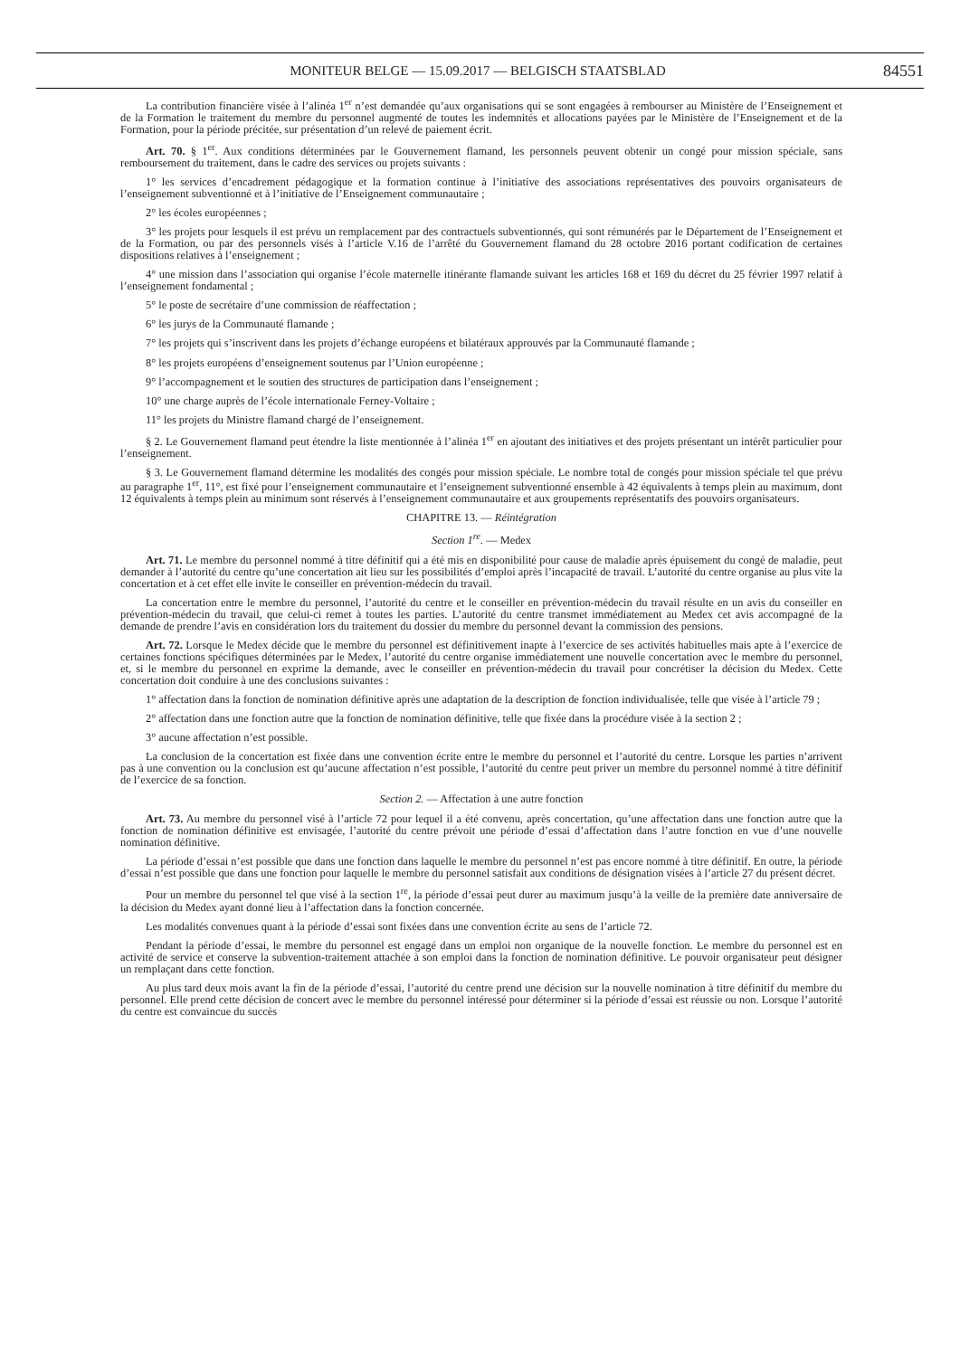MONITEUR BELGE — 15.09.2017 — BELGISCH STAATSBLAD 84551
La contribution financière visée à l’alinéa 1<sup>er</sup> n’est demandée qu’aux organisations qui se sont engagées à rembourser au Ministère de l’Enseignement et de la Formation le traitement du membre du personnel augmenté de toutes les indemnités et allocations payées par le Ministère de l’Enseignement et de la Formation, pour la période précitée, sur présentation d’un relevé de paiement écrit.
Art. 70. § 1<sup>er</sup>. Aux conditions déterminées par le Gouvernement flamand, les personnels peuvent obtenir un congé pour mission spéciale, sans remboursement du traitement, dans le cadre des services ou projets suivants :
1° les services d’encadrement pédagogique et la formation continue à l’initiative des associations représentatives des pouvoirs organisateurs de l’enseignement subventionné et à l’initiative de l’Enseignement communautaire ;
2° les écoles européennes ;
3° les projets pour lesquels il est prévu un remplacement par des contractuels subventionnés, qui sont rémunérés par le Département de l’Enseignement et de la Formation, ou par des personnels visés à l’article V.16 de l’arrêté du Gouvernement flamand du 28 octobre 2016 portant codification de certaines dispositions relatives à l’enseignement ;
4° une mission dans l’association qui organise l’école maternelle itinérante flamande suivant les articles 168 et 169 du décret du 25 février 1997 relatif à l’enseignement fondamental ;
5° le poste de secrétaire d’une commission de réaffectation ;
6° les jurys de la Communauté flamande ;
7° les projets qui s’inscrivent dans les projets d’échange européens et bilatéraux approuvés par la Communauté flamande ;
8° les projets européens d’enseignement soutenus par l’Union européenne ;
9° l’accompagnement et le soutien des structures de participation dans l’enseignement ;
10° une charge auprès de l’école internationale Ferney-Voltaire ;
11° les projets du Ministre flamand chargé de l’enseignement.
§ 2. Le Gouvernement flamand peut étendre la liste mentionnée à l’alinéa 1<sup>er</sup> en ajoutant des initiatives et des projets présentant un intérêt particulier pour l’enseignement.
§ 3. Le Gouvernement flamand détermine les modalités des congés pour mission spéciale. Le nombre total de congés pour mission spéciale tel que prévu au paragraphe 1<sup>er</sup>, 11°, est fixé pour l’enseignement communautaire et l’enseignement subventionné ensemble à 42 équivalents à temps plein au maximum, dont 12 équivalents à temps plein au minimum sont réservés à l’enseignement communautaire et aux groupements représentatifs des pouvoirs organisateurs.
CHAPITRE 13. — Réintégration
Section 1<sup>re</sup>. — Medex
Art. 71. Le membre du personnel nommé à titre définitif qui a été mis en disponibilité pour cause de maladie après épuisement du congé de maladie, peut demander à l’autorité du centre qu’une concertation ait lieu sur les possibilités d’emploi après l’incapacité de travail. L’autorité du centre organise au plus vite la concertation et à cet effet elle invite le conseiller en prévention-médecin du travail.
La concertation entre le membre du personnel, l’autorité du centre et le conseiller en prévention-médecin du travail résulte en un avis du conseiller en prévention-médecin du travail, que celui-ci remet à toutes les parties. L’autorité du centre transmet immédiatement au Medex cet avis accompagné de la demande de prendre l’avis en considération lors du traitement du dossier du membre du personnel devant la commission des pensions.
Art. 72. Lorsque le Medex décide que le membre du personnel est définitivement inapte à l’exercice de ses activités habituelles mais apte à l’exercice de certaines fonctions spécifiques déterminées par le Medex, l’autorité du centre organise immédiatement une nouvelle concertation avec le membre du personnel, et, si le membre du personnel en exprime la demande, avec le conseiller en prévention-médecin du travail pour concrétiser la décision du Medex. Cette concertation doit conduire à une des conclusions suivantes :
1° affectation dans la fonction de nomination définitive après une adaptation de la description de fonction individualisée, telle que visée à l’article 79 ;
2° affectation dans une fonction autre que la fonction de nomination définitive, telle que fixée dans la procédure visée à la section 2 ;
3° aucune affectation n’est possible.
La conclusion de la concertation est fixée dans une convention écrite entre le membre du personnel et l’autorité du centre. Lorsque les parties n’arrivent pas à une convention ou la conclusion est qu’aucune affectation n’est possible, l’autorité du centre peut priver un membre du personnel nommé à titre définitif de l’exercice de sa fonction.
Section 2. — Affectation à une autre fonction
Art. 73. Au membre du personnel visé à l’article 72 pour lequel il a été convenu, après concertation, qu’une affectation dans une fonction autre que la fonction de nomination définitive est envisagée, l’autorité du centre prévoit une période d’essai d’affectation dans l’autre fonction en vue d’une nouvelle nomination définitive.
La période d’essai n’est possible que dans une fonction dans laquelle le membre du personnel n’est pas encore nommé à titre définitif. En outre, la période d’essai n’est possible que dans une fonction pour laquelle le membre du personnel satisfait aux conditions de désignation visées à l’article 27 du présent décret.
Pour un membre du personnel tel que visé à la section 1<sup>re</sup>, la période d’essai peut durer au maximum jusqu’à la veille de la première date anniversaire de la décision du Medex ayant donné lieu à l’affectation dans la fonction concernée.
Les modalités convenues quant à la période d’essai sont fixées dans une convention écrite au sens de l’article 72.
Pendant la période d’essai, le membre du personnel est engagé dans un emploi non organique de la nouvelle fonction. Le membre du personnel est en activité de service et conserve la subvention-traitement attachée à son emploi dans la fonction de nomination définitive. Le pouvoir organisateur peut désigner un remplaçant dans cette fonction.
Au plus tard deux mois avant la fin de la période d’essai, l’autorité du centre prend une décision sur la nouvelle nomination à titre définitif du membre du personnel. Elle prend cette décision de concert avec le membre du personnel intéressé pour déterminer si la période d’essai est réussie ou non. Lorsque l’autorité du centre est convaincue du succès